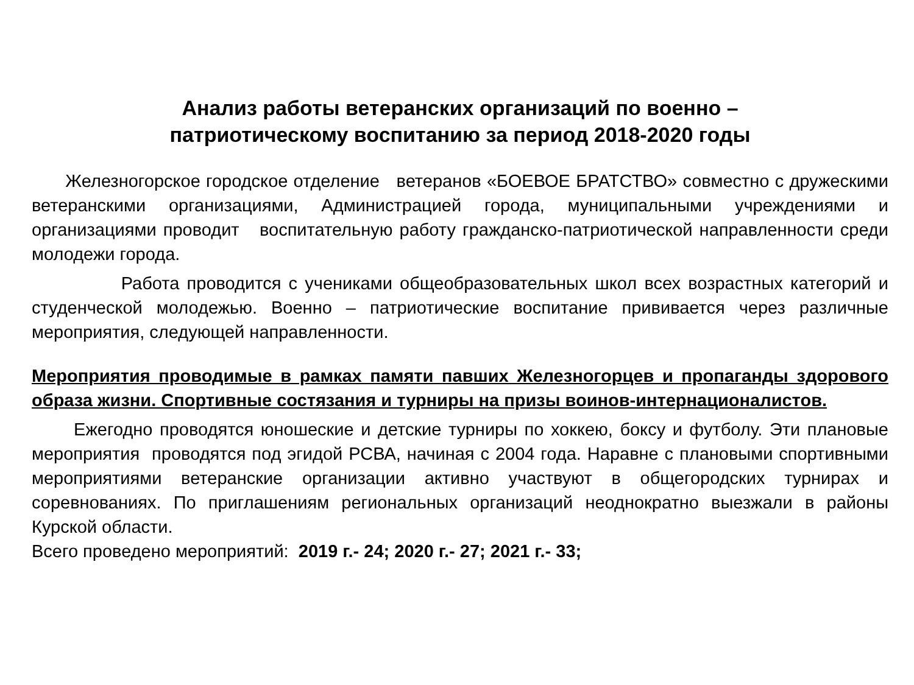Анализ работы ветеранских организаций по военно –
патриотическому воспитанию за период 2018-2020 годы
Железногорское городское отделение ветеранов «БОЕВОЕ БРАТСТВО» совместно с дружескими ветеранскими организациями, Администрацией города, муниципальными учреждениями и организациями проводит воспитательную работу гражданско-патриотической направленности среди молодежи города.
Работа проводится с учениками общеобразовательных школ всех возрастных категорий и студенческой молодежью. Военно – патриотические воспитание прививается через различные мероприятия, следующей направленности.
Мероприятия проводимые в рамках памяти павших Железногорцев и пропаганды здорового образа жизни. Спортивные состязания и турниры на призы воинов-интернационалистов.
Ежегодно проводятся юношеские и детские турниры по хоккею, боксу и футболу. Эти плановые мероприятия проводятся под эгидой РСВА, начиная с 2004 года. Наравне с плановыми спортивными мероприятиями ветеранские организации активно участвуют в общегородских турнирах и соревнованиях. По приглашениям региональных организаций неоднократно выезжали в районы Курской области.
Всего проведено мероприятий: 2019 г.- 24; 2020 г.- 27; 2021 г.- 33;